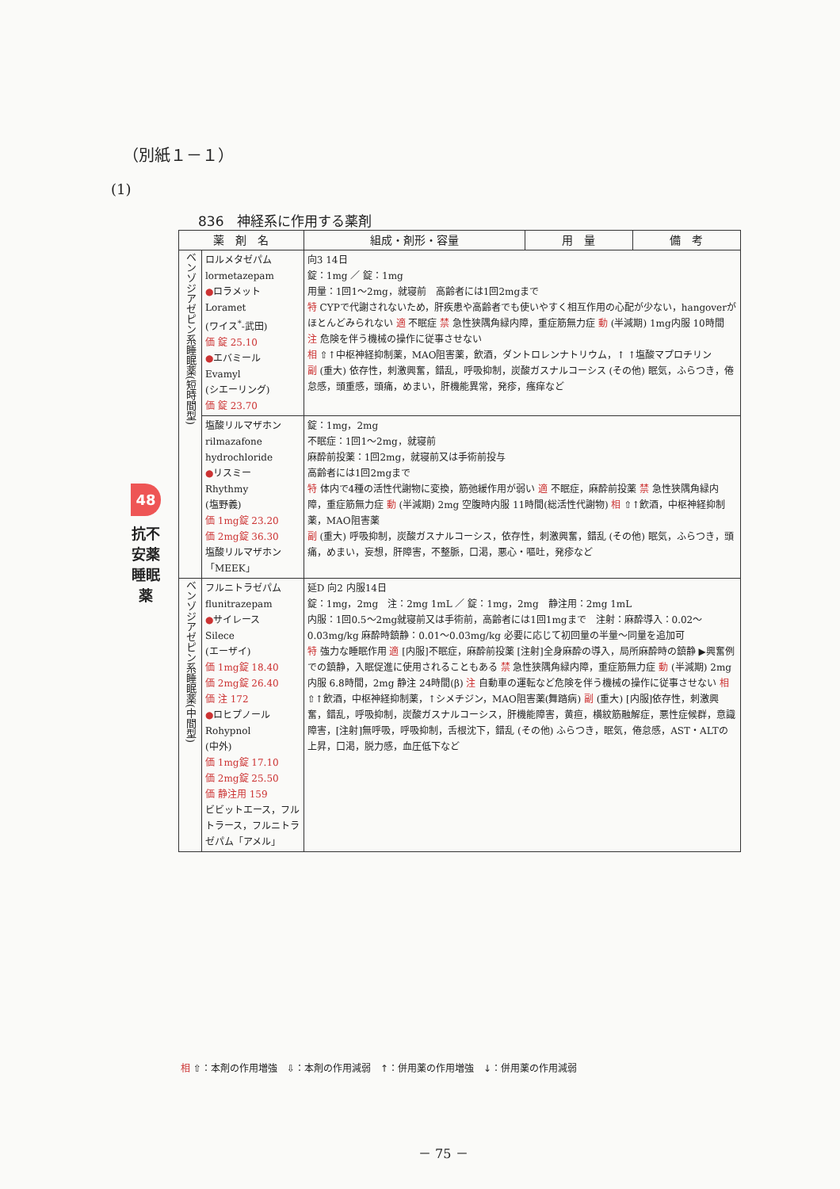（別紙１－１）
(1)
836　神経系に作用する薬剤
48
抗不安薬 睡眠薬
| 薬 剤 名 | | 組成・剤形・容量 | 用 量 | 備 考 |
| --- | --- | --- | --- | --- |
| ベンゾジアゼピン系睡眠薬(短時間型) | ロルメタゼパム lormetazepam ● ロラメット Loramet (ワイス<sup>*</sup>-武田) 価 錠 25.10 ● エバミール Evamyl (シエーリング) 価 錠 23.70 | 向3 14日 錠：1mg ／ 錠：1mg 用量：1回1～2mg，就寝前 高齢者には1回2mgまで 特 CYPで代謝されないため，肝疾患や高齢者でも使いやすく相互作用の心配が少ない，hangoverがほとんどみられない 適 不眠症 禁 急性狭隅角緑内障，重症筋無力症 動 (半減期) 1mg内服 10時間 注 危険を伴う機械の操作に従事させない 相 ⇧↑中枢神経抑制薬，MAO阻害薬，飲酒，ダントロレンナトリウム，↑ ↑塩酸マプロチリン 副 (重大) 依存性，刺激興奮，錯乱，呼吸抑制，炭酸ガスナルコーシス (その他) 眠気，ふらつき，倦怠感，頭重感，頭痛，めまい，肝機能異常，発疹，瘙痒など | | |
| | 塩酸リルマザホン rilmazafone hydrochloride ● リスミー Rhythmy (塩野義) 価 1mg錠 23.20 価 2mg錠 36.30 塩酸リルマザホン「MEEK」 | 錠：1mg，2mg 不眠症：1回1～2mg，就寝前 麻酔前投薬：1回2mg，就寝前又は手術前投与 高齢者には1回2mgまで 特 体内で4種の活性代謝物に変換，筋弛緩作用が弱い 適 不眠症，麻酔前投薬 禁 急性狭隅角緑内障，重症筋無力症 動 (半減期) 2mg 空腹時内服 11時間(総活性代謝物) 相 ⇧↑飲酒，中枢神経抑制薬，MAO阻害薬 副 (重大) 呼吸抑制，炭酸ガスナルコーシス，依存性，刺激興奮，錯乱 (その他) 眠気，ふらつき，頭痛，めまい，妄想，肝障害，不整脈，口渇，悪心・嘔吐，発疹など | | |
| ベンゾジアゼピン系睡眠薬(中間型) | フルニトラゼパム flunitrazepam ● サイレース Silece (エーザイ) 価 1mg錠 18.40 価 2mg錠 26.40 価 注 172 ● ロヒプノール Rohypnol (中外) 価 1mg錠 17.10 価 2mg錠 25.50 価 静注用 159 ビビットエース，フルトラース，フルニトラゼパム「アメル」 | 延D 向2 内服14日 錠：1mg，2mg 注：2mg 1mL ／ 錠：1mg，2mg 静注用：2mg 1mL 内服：1回0.5～2mg就寝前又は手術前，高齢者には1回1mgまで 注射：麻酔導入：0.02～0.03mg/kg 麻酔時鎮静：0.01～0.03mg/kg 必要に応じて初回量の半量～同量を追加可 特 強力な睡眠作用 適 [内服]不眠症，麻酔前投薬 [注射]全身麻酔の導入，局所麻酔時の鎮静 ▶興奮例での鎮静，入眠促進に使用されることもある 禁 急性狭隅角緑内障，重症筋無力症 動 (半減期) 2mg 内服 6.8時間，2mg 静注 24時間(β) 注 自動車の運転など危険を伴う機械の操作に従事させない 相 ⇧↑飲酒，中枢神経抑制薬，↑シメチジン，MAO阻害薬(舞踏病) 副 (重大) [内服]依存性，刺激興奮，錯乱，呼吸抑制，炭酸ガスナルコーシス，肝機能障害，黄疸，横紋筋融解症，悪性症候群，意識障害，[注射]無呼吸，呼吸抑制，舌根沈下，錯乱 (その他) ふらつき，眠気，倦怠感，AST・ALTの上昇，口渇，脱力感，血圧低下など | | |
相 ⇧：本剤の作用増強　⇩：本剤の作用減弱　↑：併用薬の作用増強　↓：併用薬の作用減弱
－ 75 －